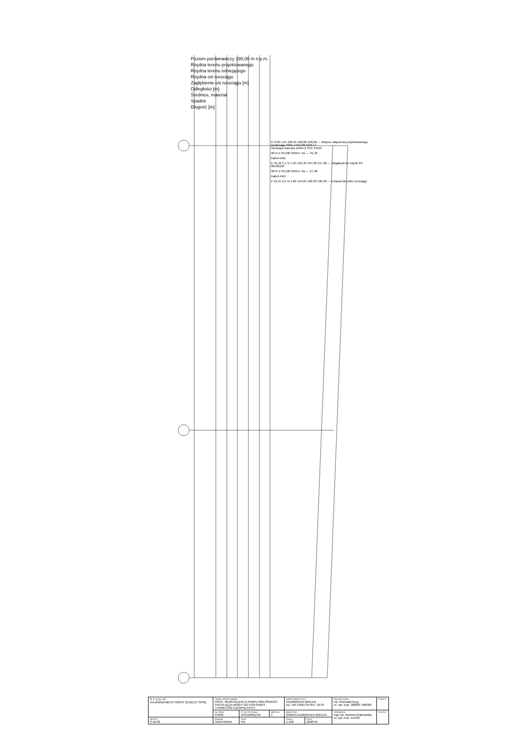Poziom porównawczy 190,00 m n.p.m.
Rzędna terenu projektowanego
Rzędna terenu istniejącego
Rzędna osi rurociągu
Zagłębienie osi rurociągu [m]
Odległości [m]
Średnice, materiał
Spadek
Długość [m]
D 0,00 1,65 196,95 198,60 198,60 — Miejsce włączenia projektowanego wodociągu 90x5,4 PE100 SDR 17
Istniejąca zasuwa 110x4,2 PVC PN10
90×5,4 PE100 SDR17 zw — 31,42
Kabel eND
E 31,42 5,1 % 1,65 195,35 197,00 197,00 — Odgałęzienie trójnik PE 90x32x90
90×5,4 PE100 SDR17 zw — 27,98
Kabel eND
F 59,41 2,5 % 1,85 194,65 196,30 196,30 — Zmiana kierunku rurociągu
| S T U D I O KAJAWNA MEKS INSPO OLNICZY SPÓŁ | TEMAT OPRACOWANIA PROJ. REWITALIZACJI PARKU MIEJSKIEGO PRZYŁĄCZA WODY DO FONTANNY I PUNKTÓW CZERPALNYCH | | | ADRES INWESTYCJI KAZIMIERZA WIELKA DZ. NR EWID 2576/1 i 2578 | | PROJEKTOWAŁ inż. Romuald Kucy nr. upr. bud. 388/88 i 666/88 | PODPIS |
| | No. PROJ. 07030 | TYTUŁ RYSUNKU ROZWINIĘCIE | WERSJA 1 | INWESTOR GMINA KAZIMIERZA WIELKA | | SPRAWDZIŁ mgr inż. Bożena Grabowska nr. upr. bud. 414/92 | PODPIS |
| NR RYS. S-W-02 | BRANŻA SANITARNA | FAZA PB | | SKALA 1:100 | DATA 2008-04 | | |